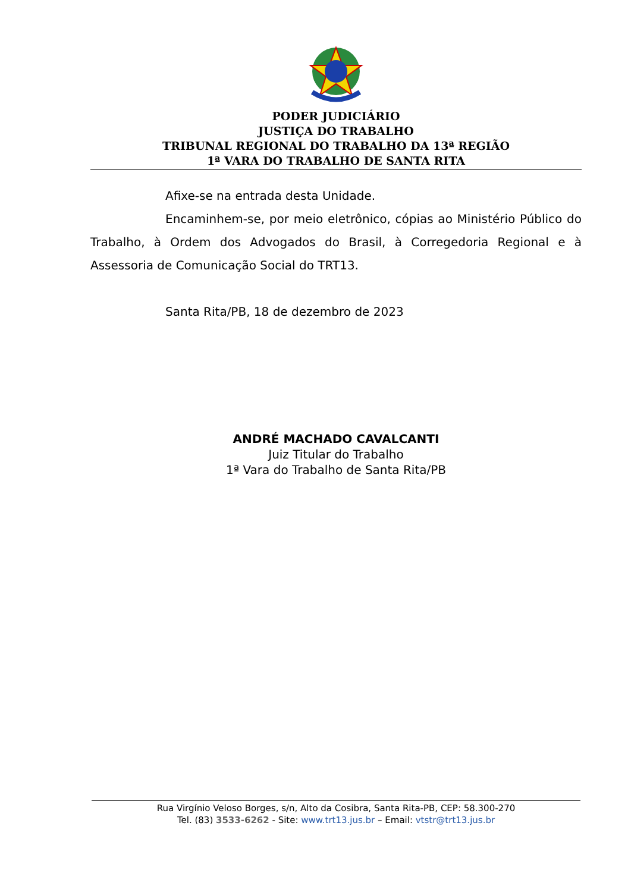PODER JUDICIÁRIO
JUSTIÇA DO TRABALHO
TRIBUNAL REGIONAL DO TRABALHO DA 13ª REGIÃO
1ª VARA DO TRABALHO DE SANTA RITA
Afixe-se na entrada desta Unidade.
Encaminhem-se, por meio eletrônico, cópias ao Ministério Público do Trabalho, à Ordem dos Advogados do Brasil, à Corregedoria Regional e à Assessoria de Comunicação Social do TRT13.
Santa Rita/PB, 18 de dezembro de 2023
ANDRÉ MACHADO CAVALCANTI
Juiz Titular do Trabalho
1ª Vara do Trabalho de Santa Rita/PB
Rua Virgínio Veloso Borges, s/n, Alto da Cosibra, Santa Rita-PB, CEP: 58.300-270
Tel. (83) 3533-6262 - Site: www.trt13.jus.br – Email: vtstr@trt13.jus.br